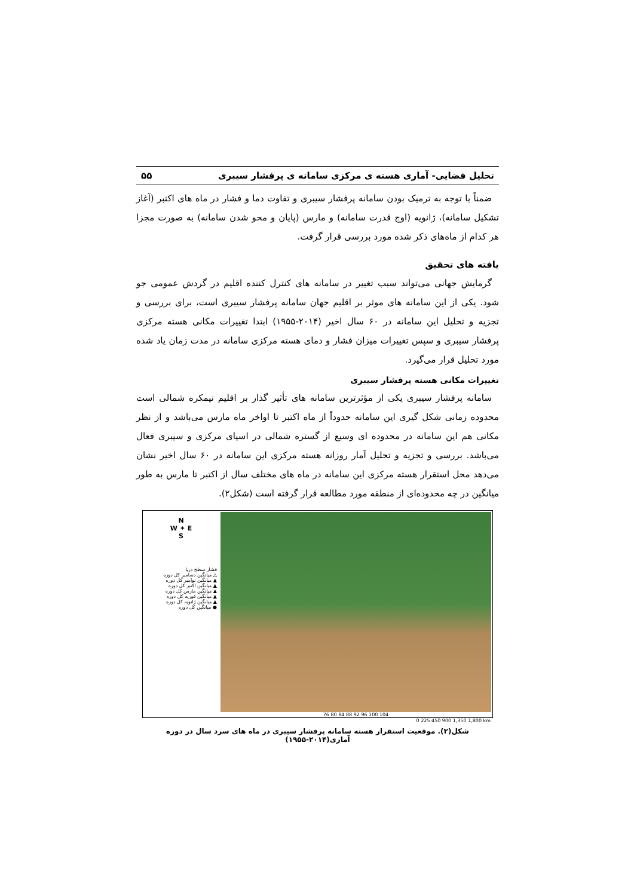تحلیل فضایی- آماری هسته ی مرکزی سامانه ی پرفشار سیبری ۵۵
ضمناً با توجه به ترمیک بودن سامانه پرفشار سیبری و تفاوت دما و فشار در ماه های اکتبر (آغاز تشکیل سامانه)، ژانویه (اوج قدرت سامانه) و مارس (پایان و محو شدن سامانه) به صورت مجزا هر کدام از ماه‌های ذکر شده مورد بررسی قرار گرفت.
یافته های تحقیق
گرمایش جهانی می‌تواند سبب تغییر در سامانه های کنترل کننده اقلیم در گردش عمومی جو شود. یکی از این سامانه های موثر بر اقلیم جهان سامانه پرفشار سیبری است، برای بررسی و تجزیه و تحلیل این سامانه در ۶۰ سال اخیر (۲۰۱۴-۱۹۵۵) ابتدا تغییرات مکانی هسته مرکزی پرفشار سیبری و سپس تغییرات میزان فشار و دمای هسته مرکزی سامانه در مدت زمان یاد شده مورد تحلیل قرار می‌گیرد.
تغییرات مکانی هسته پرفشار سیبری
سامانه پرفشار سیبری یکی از مؤثرترین سامانه های تأثیر گذار بر اقلیم نیمکره شمالی است محدوده زمانی شکل گیری این سامانه حدوداً از ماه اکتبر تا اواخر ماه مارس می‌باشد و از نظر مکانی هم این سامانه در محدوده ای وسیع از گستره شمالی در اسیای مرکزی و سیبری فعال می‌باشد. بررسی و تجزیه و تحلیل آمار روزانه هسته مرکزی این سامانه در ۶۰ سال اخیر نشان می‌دهد محل استقرار هسته مرکزی این سامانه در ماه های مختلف سال از اکتبر تا مارس به طور میانگین در چه محدوده‌ای از منطقه مورد مطالعه قرار گرفته است (شکل۲).
N
W ✦ E
S
فشار سطح دریا
△ میانگین دسامبر کل دوره
▲ میانگین نوامبر کل دوره
▲ میانگین اکتبر کل دوره
▲ میانگین مارس کل دوره
▲ میانگین فوریه کل دوره
▲ میانگین ژانویه کل دوره
● میانگین کل دوره
76 80 84 88 92 96 100 104
0 225 450 900 1,350 1,800 km
شکل(۲). موقعیت استقرار هسته سامانه پرفشار سیبری در ماه های سرد سال در دوره آماری(۲۰۱۴-۱۹۵۵)